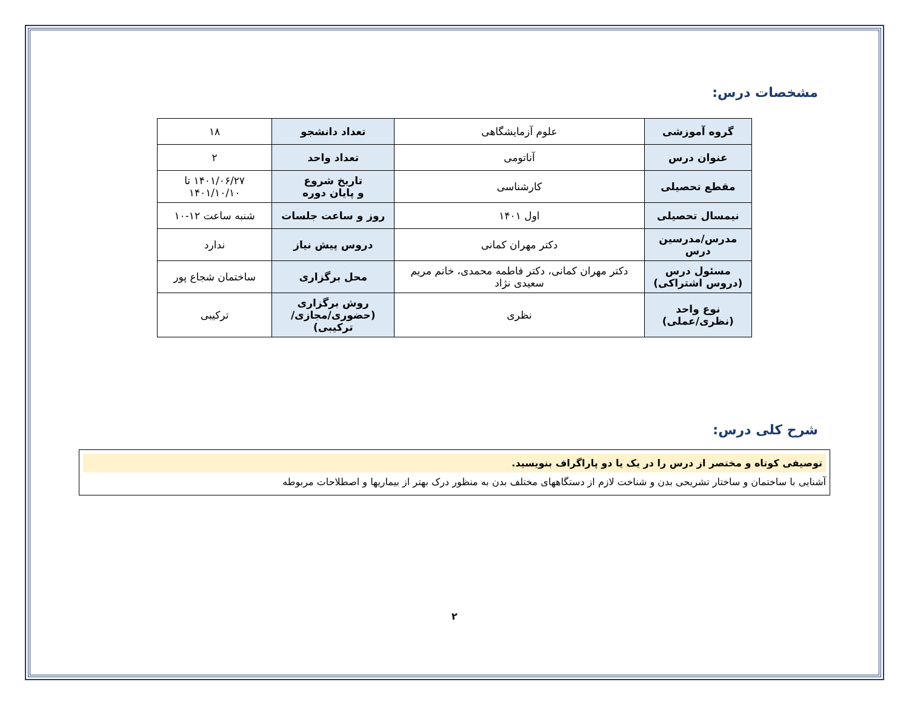مشخصات درس:
| گروه آموزشی | علوم آزمایشگاهی | تعداد دانشجو | ۱۸ |
| عنوان درس | آناتومی | تعداد واحد | ۲ |
| مقطع تحصیلی | کارشناسی | تاریخ شروع و پایان دوره | ۱۴۰۱/۰۶/۲۷ تا ۱۴۰۱/۱۰/۱۰ |
| نیمسال تحصیلی | اول ۱۴۰۱ | روز و ساعت جلسات | شنبه ساعت ۱۲-۱۰ |
| مدرس/مدرسین درس | دکتر مهران کمانی | دروس پیش نیاز | ندارد |
| مسئول درس (دروس اشتراکی) | دکتر مهران کمانی، دکتر فاطمه محمدی، خانم مریم سعیدی نژاد | محل برگزاری | ساختمان شجاع پور |
| نوع واحد (نظری/عملی) | نظری | روش برگزاری (حضوری/مجازی/ترکیبی) | ترکیبی |
شرح کلی درس:
توصیفی کوتاه و مختصر از درس را در یک یا دو پاراگراف بنویسید.
آشنایی با ساختمان و ساختار تشریحی بدن و شناخت لازم از دستگاههای مختلف بدن به منظور درک بهتر از بیماریها و اصطلاحات مربوطه
۲